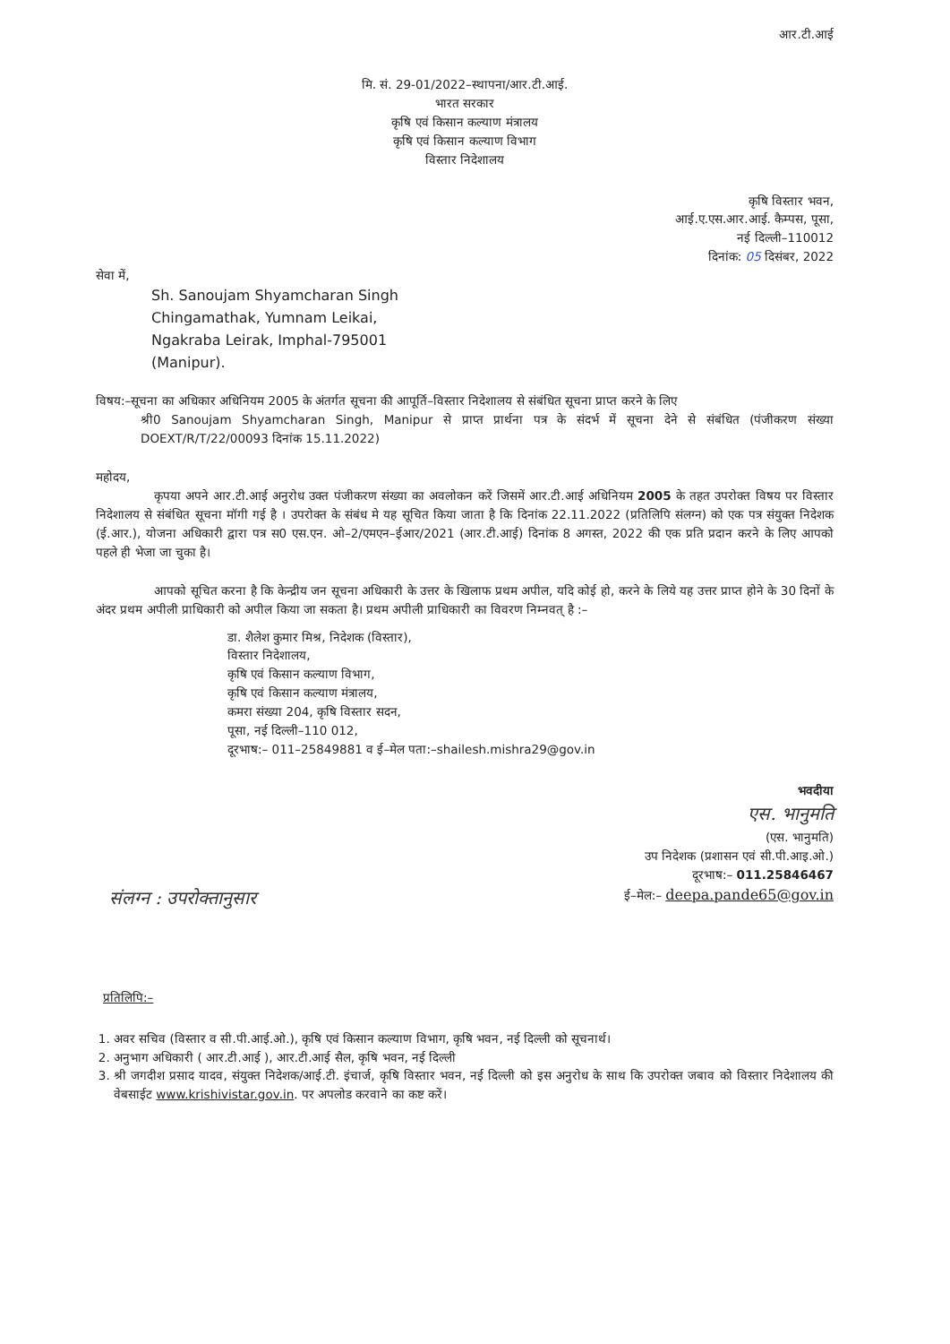आर.टी.आई
मि. सं. 29-01/2022–स्थापना/आर.टी.आई.
भारत सरकार
कृषि एवं किसान कल्याण मंत्रालय
कृषि एवं किसान कल्याण विभाग
विस्तार निदेशालय
कृषि विस्तार भवन,
आई.ए.एस.आर.आई. कैम्पस, पूसा,
नई दिल्ली–110012
दिनांक: 05 दिसंबर, 2022
सेवा में,
Sh. Sanoujam Shyamcharan Singh
Chingamathak, Yumnam Leikai,
Ngakraba Leirak, Imphal-795001
(Manipur).
विषय:–सूचना का अधिकार अधिनियम 2005 के अंतर्गत सूचना की आपूर्ति–विस्तार निदेशालय से संबंधित सूचना प्राप्त करने के लिए
श्री0 Sanoujam Shyamcharan Singh, Manipur से प्राप्त प्रार्थना पत्र के संदर्भ में सूचना देने से संबंधित (पंजीकरण संख्या DOEXT/R/T/22/00093 दिनांक 15.11.2022)
महोदय,
कृपया अपने आर.टी.आई अनुरोध उक्त पंजीकरण संख्या का अवलोकन करें जिसमें आर.टी.आई अधिनियम 2005 के तहत उपरोक्त विषय पर विस्तार निदेशालय से संबंधित सूचना मॉगी गई है । उपरोक्त के संबंध मे यह सूचित किया जाता है कि दिनांक 22.11.2022 (प्रतिलिपि संलग्न) को एक पत्र संयुक्त निदेशक (ई.आर.), योजना अधिकारी द्वारा पत्र स0 एस.एन. ओ–2/एमएन–ईआर/2021 (आर.टी.आई) दिनांक 8 अगस्त, 2022 की एक प्रति प्रदान करने के लिए आपको पहले ही भेजा जा चुका है।
आपको सूचित करना है कि केन्द्रीय जन सूचना अधिकारी के उत्तर के खिलाफ प्रथम अपील, यदि कोई हो, करने के लिये यह उत्तर प्राप्त होने के 30 दिनों के अंदर प्रथम अपीली प्राधिकारी को अपील किया जा सकता है। प्रथम अपीली प्राधिकारी का विवरण निम्नवत् है :–
डा. शैलेश कुमार मिश्र, निदेशक (विस्तार),
विस्तार निदेशालय,
कृषि एवं किसान कल्याण विभाग,
कृषि एवं किसान कल्याण मंत्रालय,
कमरा संख्या 204, कृषि विस्तार सदन,
पूसा, नई दिल्ली–110 012,
दूरभाष:– 011–25849881 व ई–मेल पता:–shailesh.mishra29@gov.in
भवदीया
एस. भानुमति
(एस. भानुमति)
उप निदेशक (प्रशासन एवं सी.पी.आइ.ओ.)
दूरभाष:– 011.25846467
संलग्न : उपरोक्तानुसार
ई–मेल:– deepa.pande65@gov.in
प्रतिलिपि:–
1. अवर सचिव (विस्तार व सी.पी.आई.ओ.), कृषि एवं किसान कल्याण विभाग, कृषि भवन, नई दिल्ली को सूचनार्थ।
2. अनुभाग अधिकारी ( आर.टी.आई ), आर.टी.आई सैल, कृषि भवन, नई दिल्ली
3. श्री जगदीश प्रसाद यादव, संयुक्त निदेशक/आई.टी. इंचार्ज, कृषि विस्तार भवन, नई दिल्ली को इस अनुरोध के साथ कि उपरोक्त जबाव को विस्तार निदेशालय की वेबसाईट www.krishivistar.gov.in. पर अपलोड करवाने का कष्ट करें।